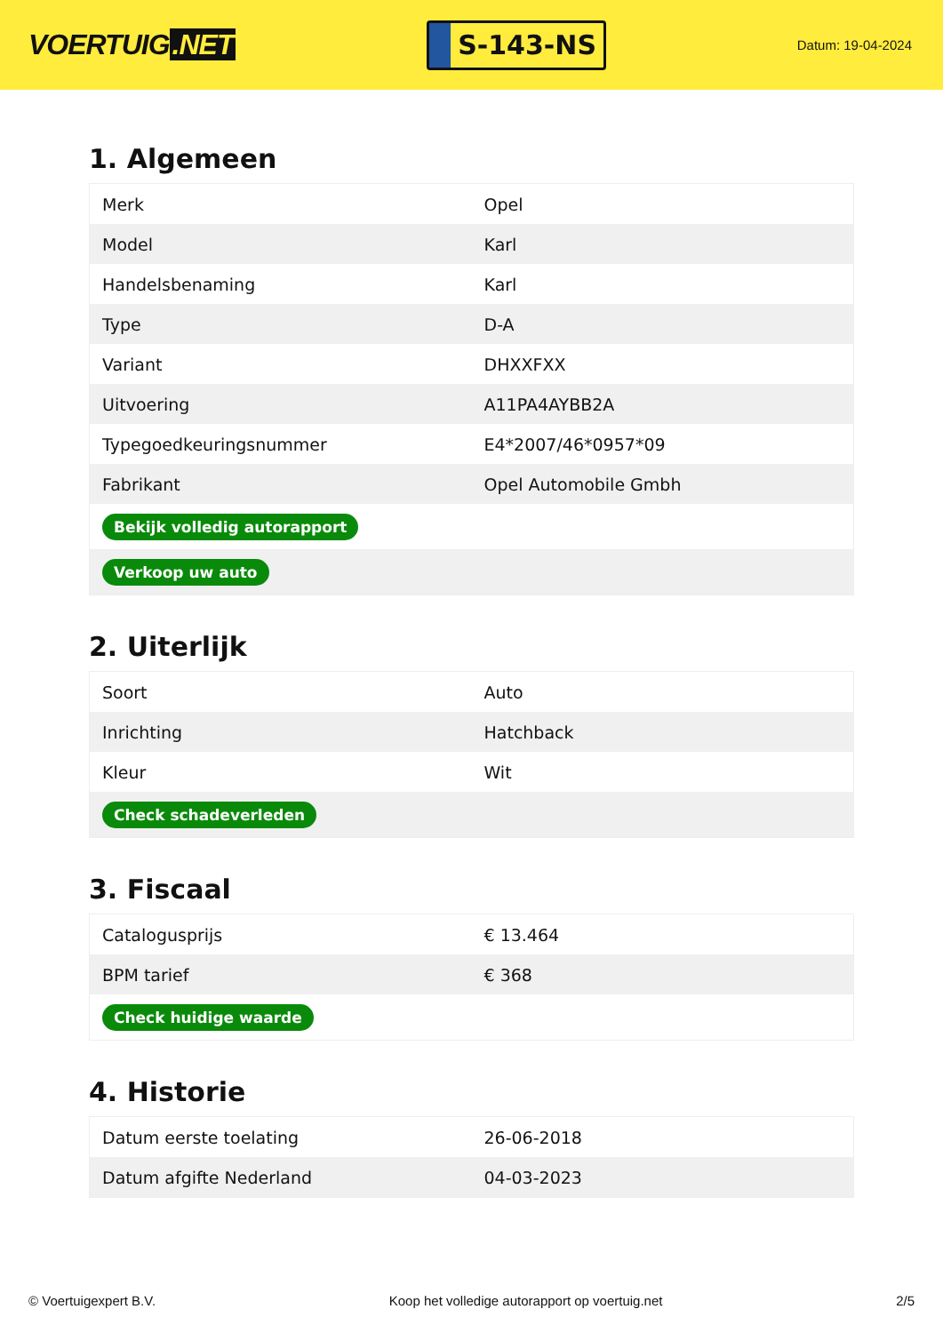VOERTUIG.NET
S-143-NS
Datum: 19-04-2024
1. Algemeen
| Merk | Opel |
| Model | Karl |
| Handelsbenaming | Karl |
| Type | D-A |
| Variant | DHXXFXX |
| Uitvoering | A11PA4AYBB2A |
| Typegoedkeuringsnummer | E4*2007/46*0957*09 |
| Fabrikant | Opel Automobile Gmbh |
| Bekijk volledig autorapport | |
| Verkoop uw auto | |
2. Uiterlijk
| Soort | Auto |
| Inrichting | Hatchback |
| Kleur | Wit |
| Check schadeverleden | |
3. Fiscaal
| Catalogusprijs | € 13.464 |
| BPM tarief | € 368 |
| Check huidige waarde | |
4. Historie
| Datum eerste toelating | 26-06-2018 |
| Datum afgifte Nederland | 04-03-2023 |
© Voertuigexpert B.V. Koop het volledige autorapport op voertuig.net 2/5